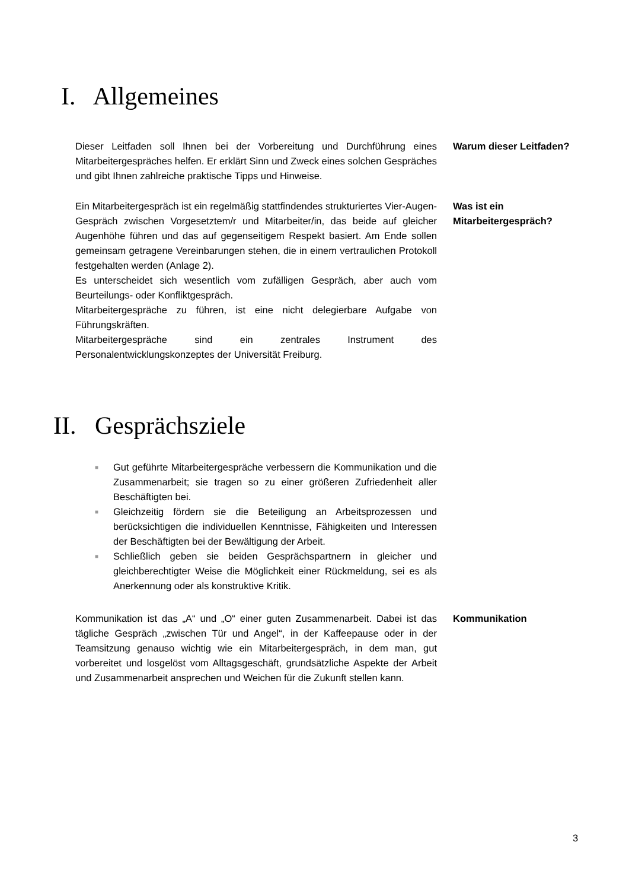I. Allgemeines
Dieser Leitfaden soll Ihnen bei der Vorbereitung und Durchführung eines Mitarbeitergespräches helfen. Er erklärt Sinn und Zweck eines solchen Gespräches und gibt Ihnen zahlreiche praktische Tipps und Hinweise.
Warum dieser Leitfaden?
Ein Mitarbeitergespräch ist ein regelmäßig stattfindendes strukturiertes Vier-Augen-Gespräch zwischen Vorgesetztem/r und Mitarbeiter/in, das beide auf gleicher Augenhöhe führen und das auf gegenseitigem Respekt basiert. Am Ende sollen gemeinsam getragene Vereinbarungen stehen, die in einem vertraulichen Protokoll festgehalten werden (Anlage 2).
Es unterscheidet sich wesentlich vom zufälligen Gespräch, aber auch vom Beurteilungs- oder Konfliktgespräch.
Mitarbeitergespräche zu führen, ist eine nicht delegierbare Aufgabe von Führungskräften.
Mitarbeitergespräche sind ein zentrales Instrument des Personalentwicklungskonzeptes der Universität Freiburg.
Was ist ein Mitarbeitergespräch?
II. Gesprächsziele
■ Gut geführte Mitarbeitergespräche verbessern die Kommunikation und die Zusammenarbeit; sie tragen so zu einer größeren Zufriedenheit aller Beschäftigten bei.
■ Gleichzeitig fördern sie die Beteiligung an Arbeitsprozessen und berücksichtigen die individuellen Kenntnisse, Fähigkeiten und Interessen der Beschäftigten bei der Bewältigung der Arbeit.
■ Schließlich geben sie beiden Gesprächspartnern in gleicher und gleichberechtigter Weise die Möglichkeit einer Rückmeldung, sei es als Anerkennung oder als konstruktive Kritik.
Kommunikation ist das „A“ und „O“ einer guten Zusammenarbeit. Dabei ist das tägliche Gespräch „zwischen Tür und Angel“, in der Kaffeepause oder in der Teamsitzung genauso wichtig wie ein Mitarbeitergespräch, in dem man, gut vorbereitet und losgelöst vom Alltagsgeschäft, grundsätzliche Aspekte der Arbeit und Zusammenarbeit ansprechen und Weichen für die Zukunft stellen kann.
Kommunikation
3